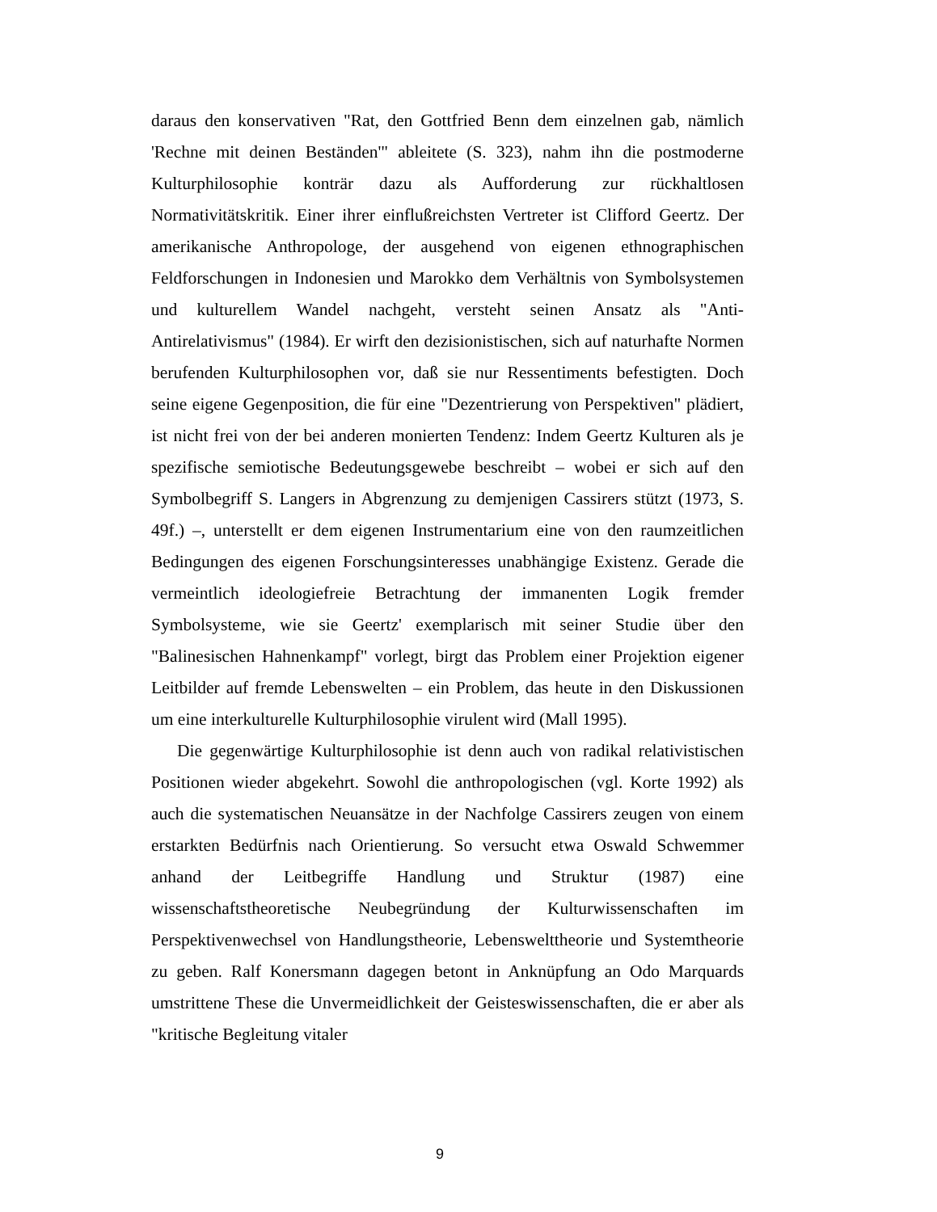daraus den konservativen "Rat, den Gottfried Benn dem einzelnen gab, nämlich 'Rechne mit deinen Beständen'" ableitete (S. 323), nahm ihn die postmoderne Kulturphilosophie konträr dazu als Aufforderung zur rückhaltlosen Normativitätskritik. Einer ihrer einflußreichsten Vertreter ist Clifford Geertz. Der amerikanische Anthropologe, der ausgehend von eigenen ethnographischen Feldforschungen in Indonesien und Marokko dem Verhältnis von Symbolsystemen und kulturellem Wandel nachgeht, versteht seinen Ansatz als "Anti-Antirelativismus" (1984). Er wirft den dezisionistischen, sich auf naturhafte Normen berufenden Kulturphilosophen vor, daß sie nur Ressentiments befestigten. Doch seine eigene Gegenposition, die für eine "Dezentrierung von Perspektiven" plädiert, ist nicht frei von der bei anderen monierten Tendenz: Indem Geertz Kulturen als je spezifische semiotische Bedeutungsgewebe beschreibt – wobei er sich auf den Symbolbegriff S. Langers in Abgrenzung zu demjenigen Cassirers stützt (1973, S. 49f.) –, unterstellt er dem eigenen Instrumentarium eine von den raumzeitlichen Bedingungen des eigenen Forschungsinteresses unabhängige Existenz. Gerade die vermeintlich ideologiefreie Betrachtung der immanenten Logik fremder Symbolsysteme, wie sie Geertz' exemplarisch mit seiner Studie über den "Balinesischen Hahnenkampf" vorlegt, birgt das Problem einer Projektion eigener Leitbilder auf fremde Lebenswelten – ein Problem, das heute in den Diskussionen um eine interkulturelle Kulturphilosophie virulent wird (Mall 1995).
Die gegenwärtige Kulturphilosophie ist denn auch von radikal relativistischen Positionen wieder abgekehrt. Sowohl die anthropologischen (vgl. Korte 1992) als auch die systematischen Neuansätze in der Nachfolge Cassirers zeugen von einem erstarkten Bedürfnis nach Orientierung. So versucht etwa Oswald Schwemmer anhand der Leitbegriffe Handlung und Struktur (1987) eine wissenschaftstheoretische Neubegründung der Kulturwissenschaften im Perspektivenwechsel von Handlungstheorie, Lebenswelttheorie und Systemtheorie zu geben. Ralf Konersmann dagegen betont in Anknüpfung an Odo Marquards umstrittene These die Unvermeidlichkeit der Geisteswissenschaften, die er aber als "kritische Begleitung vitaler
9